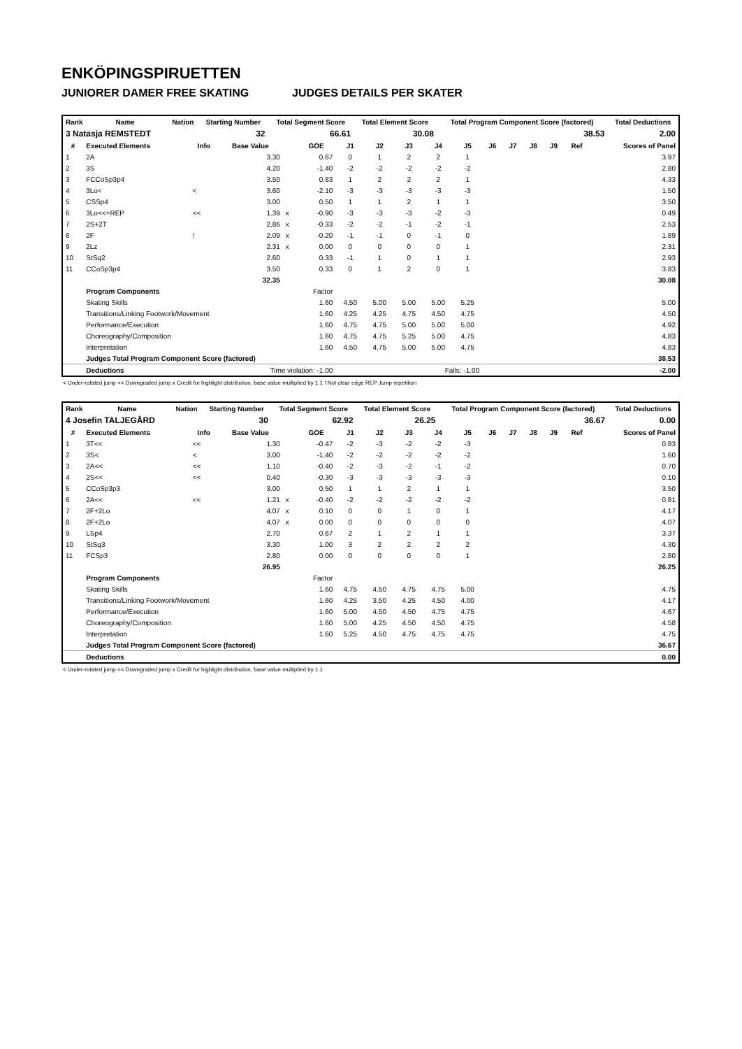ENKÖPINGSPIRUETTEN
JUNIORER DAMER FREE SKATING JUDGES DETAILS PER SKATER
| Rank | Name | Nation | Starting Number | Total Segment Score | Total Element Score | Total Program Component Score (factored) | Total Deductions |
| --- | --- | --- | --- | --- | --- | --- | --- |
| 3 Natasja REMSTEDT | | | 32 | 66.61 | 30.08 | 38.53 | 2.00 |
| # | Executed Elements | Info | Base Value | | GOE | J1 | J2 | J3 | J4 | J5 | J6 | J7 | J8 | J9 | Ref | Scores of Panel |
| --- | --- | --- | --- | --- | --- | --- | --- | --- | --- | --- | --- | --- | --- | --- | --- | --- |
| 1 | 2A | | 3.30 | | 0.67 | 0 | 1 | 2 | 2 | 1 | | | | | | 3.97 |
| 2 | 3S | | 4.20 | | -1.40 | -2 | -2 | -2 | -2 | -2 | | | | | | 2.80 |
| 3 | FCCoSp3p4 | | 3.50 | | 0.83 | 1 | 2 | 2 | 2 | 1 | | | | | | 4.33 |
| 4 | 3Lo< | < | 3.60 | | -2.10 | -3 | -3 | -3 | -3 | -3 | | | | | | 1.50 |
| 5 | CSSp4 | | 3.00 | | 0.50 | 1 | 1 | 2 | 1 | 1 | | | | | | 3.50 |
| 6 | 3Lo<<+REP | << | 1.39 | x | -0.90 | -3 | -3 | -3 | -2 | -3 | | | | | | 0.49 |
| 7 | 2S+2T | | 2.86 | x | -0.33 | -2 | -2 | -1 | -2 | -1 | | | | | | 2.53 |
| 8 | 2F | ! | 2.09 | x | -0.20 | -1 | -1 | 0 | -1 | 0 | | | | | | 1.89 |
| 9 | 2Lz | | 2.31 | x | 0.00 | 0 | 0 | 0 | 0 | 1 | | | | | | 2.31 |
| 10 | StSq2 | | 2.60 | | 0.33 | -1 | 1 | 0 | 1 | 1 | | | | | | 2.93 |
| 11 | CCoSp3p4 | | 3.50 | | 0.33 | 0 | 1 | 2 | 0 | 1 | | | | | | 3.83 |
| | | | 32.35 | | | | | | | | | | | | | 30.08 |
| | Program Components | | | | Factor | | | | | | | | | | | |
| | Skating Skills | | | | 1.60 | 4.50 | 5.00 | 5.00 | 5.00 | 5.25 | | | | | | 5.00 |
| | Transitions/Linking Footwork/Movement | | | | 1.60 | 4.25 | 4.25 | 4.75 | 4.50 | 4.75 | | | | | | 4.50 |
| | Performance/Execution | | | | 1.60 | 4.75 | 4.75 | 5.00 | 5.00 | 5.00 | | | | | | 4.92 |
| | Choreography/Composition | | | | 1.60 | 4.75 | 4.75 | 5.25 | 5.00 | 4.75 | | | | | | 4.83 |
| | Interpretation | | | | 1.60 | 4.50 | 4.75 | 5.00 | 5.00 | 4.75 | | | | | | 4.83 |
| | Judges Total Program Component Score (factored) | | | | | | | | | | | | | | | 38.53 |
| | Deductions | Time violation: -1.00 | | | | Falls: -1.00 | | | | | | | | | | -2.00 |
< Under-rotated jump << Downgraded jump x Credit for highlight distribution, base value multiplied by 1.1 ! Not clear edge REP Jump repetition
| Rank | Name | Nation | Starting Number | Total Segment Score | Total Element Score | Total Program Component Score (factored) | Total Deductions |
| --- | --- | --- | --- | --- | --- | --- | --- |
| 4 Josefin TALJEGÅRD | | | 30 | 62.92 | 26.25 | 36.67 | 0.00 |
| # | Executed Elements | Info | Base Value | | GOE | J1 | J2 | J3 | J4 | J5 | J6 | J7 | J8 | J9 | Ref | Scores of Panel |
| --- | --- | --- | --- | --- | --- | --- | --- | --- | --- | --- | --- | --- | --- | --- | --- | --- |
| 1 | 3T<< | << | 1.30 | | -0.47 | -2 | -3 | -2 | -2 | -3 | | | | | | 0.83 |
| 2 | 3S< | < | 3.00 | | -1.40 | -2 | -2 | -2 | -2 | -2 | | | | | | 1.60 |
| 3 | 2A<< | << | 1.10 | | -0.40 | -2 | -3 | -2 | -1 | -2 | | | | | | 0.70 |
| 4 | 2S<< | << | 0.40 | | -0.30 | -3 | -3 | -3 | -3 | -3 | | | | | | 0.10 |
| 5 | CCoSp3p3 | | 3.00 | | 0.50 | 1 | 1 | 2 | 1 | 1 | | | | | | 3.50 |
| 6 | 2A<< | << | 1.21 | x | -0.40 | -2 | -2 | -2 | -2 | -2 | | | | | | 0.81 |
| 7 | 2F+2Lo | | 4.07 | x | 0.10 | 0 | 0 | 1 | 0 | 1 | | | | | | 4.17 |
| 8 | 2F+2Lo | | 4.07 | x | 0.00 | 0 | 0 | 0 | 0 | 0 | | | | | | 4.07 |
| 9 | LSp4 | | 2.70 | | 0.67 | 2 | 1 | 2 | 1 | 1 | | | | | | 3.37 |
| 10 | StSq3 | | 3.30 | | 1.00 | 3 | 2 | 2 | 2 | 2 | | | | | | 4.30 |
| 11 | FCSp3 | | 2.80 | | 0.00 | 0 | 0 | 0 | 0 | 1 | | | | | | 2.80 |
| | | | 26.95 | | | | | | | | | | | | | 26.25 |
| | Program Components | | | | Factor | | | | | | | | | | | |
| | Skating Skills | | | | 1.60 | 4.75 | 4.50 | 4.75 | 4.75 | 5.00 | | | | | | 4.75 |
| | Transitions/Linking Footwork/Movement | | | | 1.60 | 4.25 | 3.50 | 4.25 | 4.50 | 4.00 | | | | | | 4.17 |
| | Performance/Execution | | | | 1.60 | 5.00 | 4.50 | 4.50 | 4.75 | 4.75 | | | | | | 4.67 |
| | Choreography/Composition | | | | 1.60 | 5.00 | 4.25 | 4.50 | 4.50 | 4.75 | | | | | | 4.58 |
| | Interpretation | | | | 1.60 | 5.25 | 4.50 | 4.75 | 4.75 | 4.75 | | | | | | 4.75 |
| | Judges Total Program Component Score (factored) | | | | | | | | | | | | | | | 36.67 |
| | Deductions | | | | | | | | | | | | | | | 0.00 |
< Under-rotated jump << Downgraded jump x Credit for highlight distribution, base value multiplied by 1.1